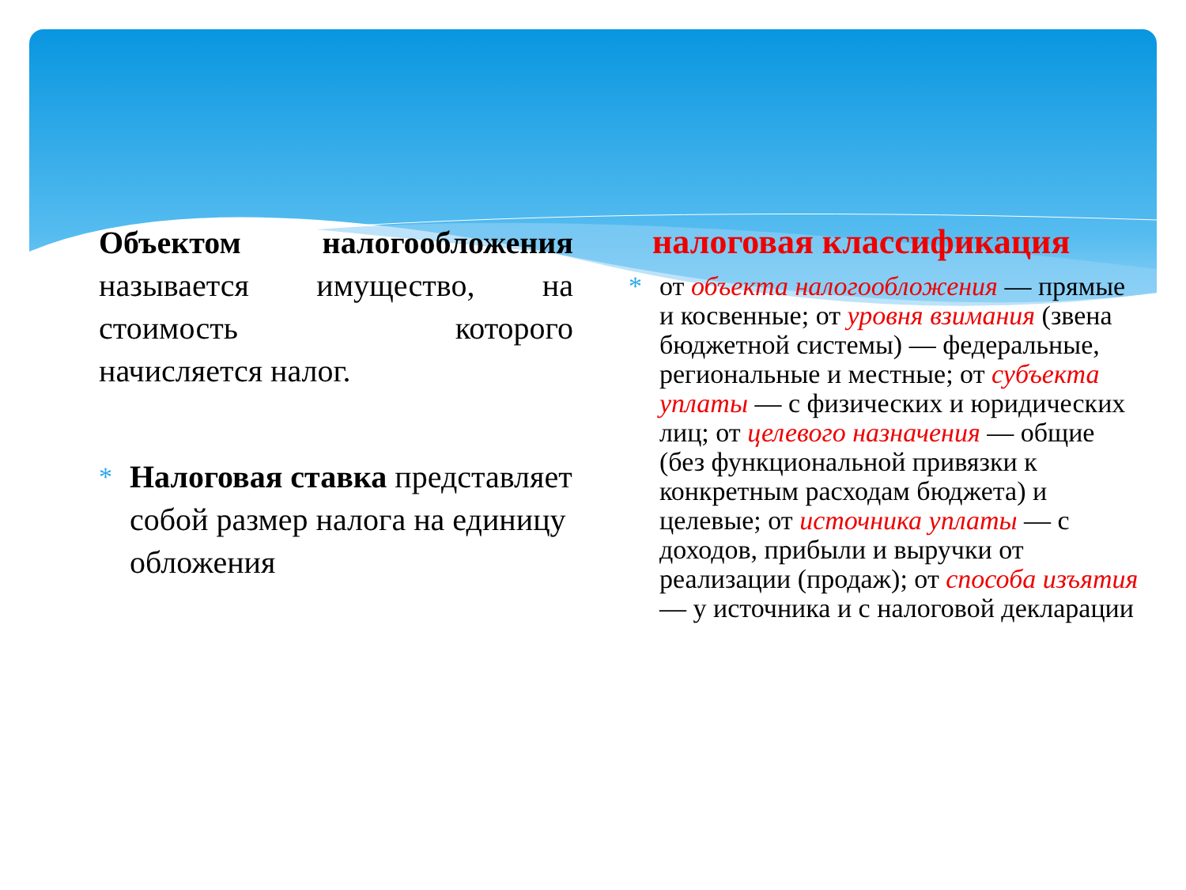Объектом налогообложения называется имущество, на стоимость которого
начисляется налог.
*
Налоговая ставка представляет собой размер налога на единицу обложения
налоговая классификация
*
от объекта налогообложения — прямые и косвенные; от уровня взимания (звена бюджетной системы) — федеральные, региональные и местные; от субъекта уплаты — с физических и юридических лиц; от целевого назначения — общие (без функциональной привязки к конкретным расходам бюджета) и целевые; от источника уплаты — с доходов, прибыли и выручки от реализации (продаж); от способа изъятия — у источника и с налоговой декларации